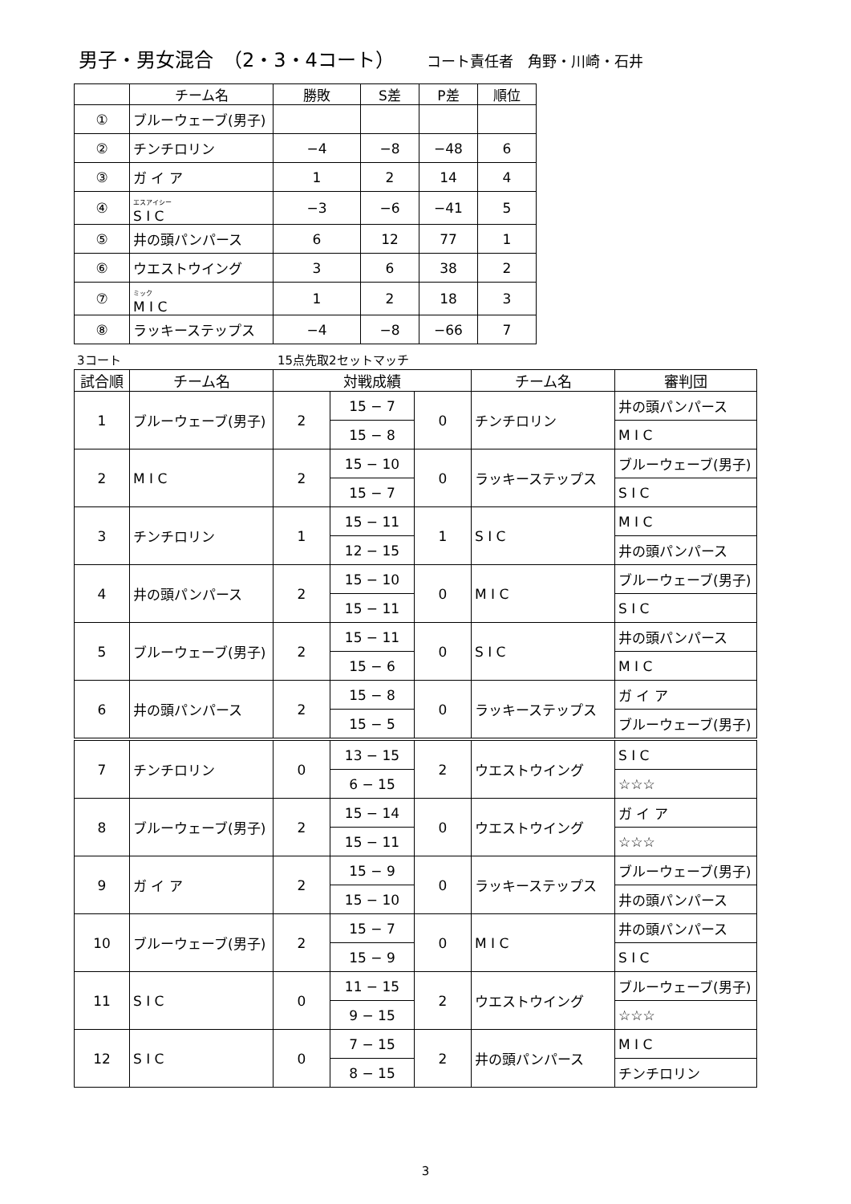男子・男女混合　（2・3・4コート） コート責任者　角野・川崎・石井
| | チーム名 | 勝敗 | S差 | P差 | 順位 |
| --- | --- | --- | --- | --- | --- |
| ① | ブルーウェーブ(男子) | | | | |
| ② | チンチロリン | −4 | −8 | −48 | 6 |
| ③ | ガ イ ア | 1 | 2 | 14 | 4 |
| ④ | エスアイシー S I C | −3 | −6 | −41 | 5 |
| ⑤ | 井の頭パンパース | 6 | 12 | 77 | 1 |
| ⑥ | ウエストウイング | 3 | 6 | 38 | 2 |
| ⑦ | ミック M I C | 1 | 2 | 18 | 3 |
| ⑧ | ラッキーステップス | −4 | −8 | −66 | 7 |
3コート 15点先取2セットマッチ
| 試合順 | チーム名 | 対戦成績 | | | チーム名 | 審判団 |
| --- | --- | --- | --- | --- | --- | --- |
| 1 | ブルーウェーブ(男子) | 2 | 15 − 7 | 0 | チンチロリン | 井の頭パンパース |
| | | | 15 − 8 | | | M I C |
| 2 | M I C | 2 | 15 − 10 | 0 | ラッキーステップス | ブルーウェーブ(男子) |
| | | | 15 − 7 | | | S I C |
| 3 | チンチロリン | 1 | 15 − 11 | 1 | S I C | M I C |
| | | | 12 − 15 | | | 井の頭パンパース |
| 4 | 井の頭パンパース | 2 | 15 − 10 | 0 | M I C | ブルーウェーブ(男子) |
| | | | 15 − 11 | | | S I C |
| 5 | ブルーウェーブ(男子) | 2 | 15 − 11 | 0 | S I C | 井の頭パンパース |
| | | | 15 − 6 | | | M I C |
| 6 | 井の頭パンパース | 2 | 15 − 8 | 0 | ラッキーステップス | ガ イ ア |
| | | | 15 − 5 | | | ブルーウェーブ(男子) |
| 7 | チンチロリン | 0 | 13 − 15 | 2 | ウエストウイング | S I C |
| | | | 6 − 15 | | | ☆☆☆ |
| 8 | ブルーウェーブ(男子) | 2 | 15 − 14 | 0 | ウエストウイング | ガ イ ア |
| | | | 15 − 11 | | | ☆☆☆ |
| 9 | ガ イ ア | 2 | 15 − 9 | 0 | ラッキーステップス | ブルーウェーブ(男子) |
| | | | 15 − 10 | | | 井の頭パンパース |
| 10 | ブルーウェーブ(男子) | 2 | 15 − 7 | 0 | M I C | 井の頭パンパース |
| | | | 15 − 9 | | | S I C |
| 11 | S I C | 0 | 11 − 15 | 2 | ウエストウイング | ブルーウェーブ(男子) |
| | | | 9 − 15 | | | ☆☆☆ |
| 12 | S I C | 0 | 7 − 15 | 2 | 井の頭パンパース | M I C |
| | | | 8 − 15 | | | チンチロリン |
3